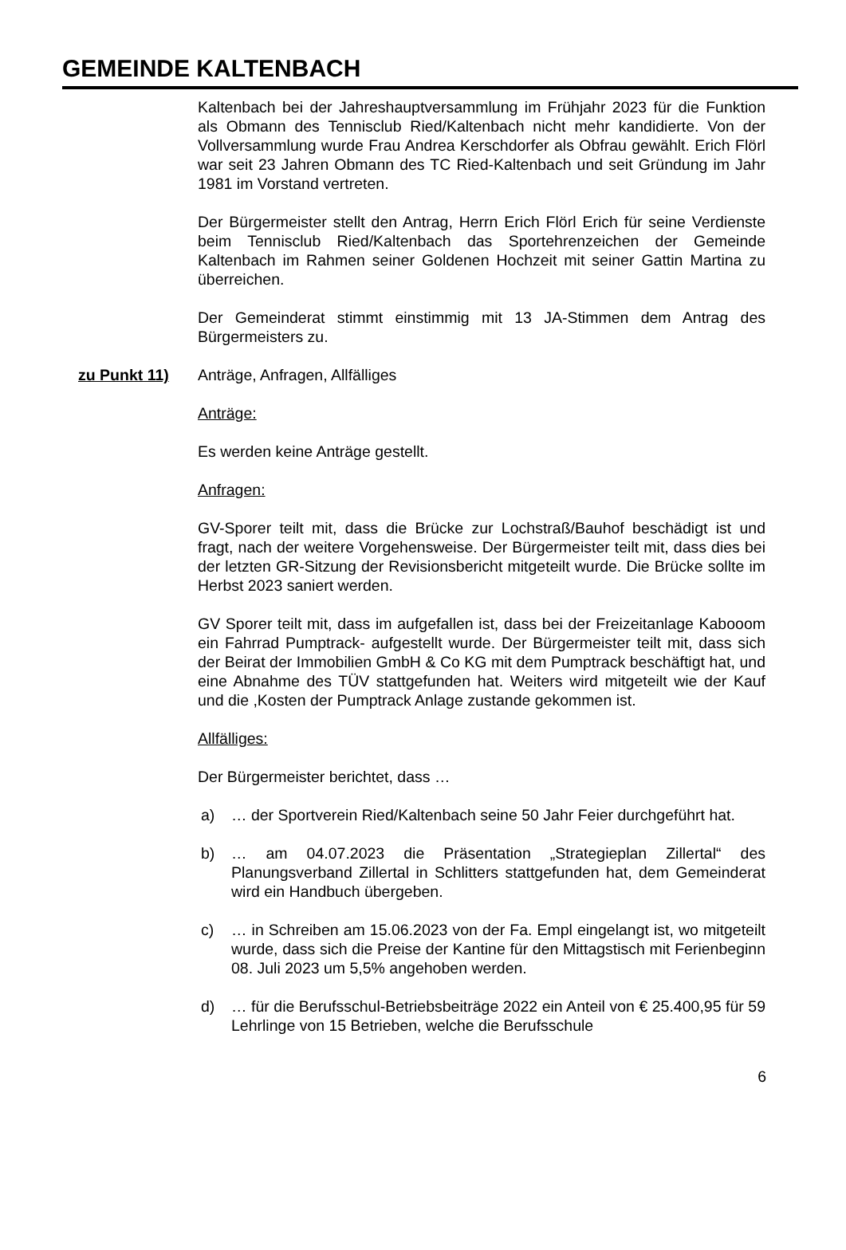GEMEINDE KALTENBACH
Kaltenbach bei der Jahreshauptversammlung im Frühjahr 2023 für die Funktion als Obmann des Tennisclub Ried/Kaltenbach nicht mehr kandidierte. Von der Vollversammlung wurde Frau Andrea Kerschdorfer als Obfrau gewählt. Erich Flörl war seit 23 Jahren Obmann des TC Ried-Kaltenbach und seit Gründung im Jahr 1981 im Vorstand vertreten.
Der Bürgermeister stellt den Antrag, Herrn Erich Flörl Erich für seine Verdienste beim Tennisclub Ried/Kaltenbach das Sportehrenzeichen der Gemeinde Kaltenbach im Rahmen seiner Goldenen Hochzeit mit seiner Gattin Martina zu überreichen.
Der Gemeinderat stimmt einstimmig mit 13 JA-Stimmen dem Antrag des Bürgermeisters zu.
zu Punkt 11) Anträge, Anfragen, Allfälliges
Anträge:
Es werden keine Anträge gestellt.
Anfragen:
GV-Sporer teilt mit, dass die Brücke zur Lochstraß/Bauhof beschädigt ist und fragt, nach der weitere Vorgehensweise. Der Bürgermeister teilt mit, dass dies bei der letzten GR-Sitzung der Revisionsbericht mitgeteilt wurde. Die Brücke sollte im Herbst 2023 saniert werden.
GV Sporer teilt mit, dass im aufgefallen ist, dass bei der Freizeitanlage Kabooom ein Fahrrad Pumptrack- aufgestellt wurde. Der Bürgermeister teilt mit, dass sich der Beirat der Immobilien GmbH & Co KG mit dem Pumptrack beschäftigt hat, und eine Abnahme des TÜV stattgefunden hat. Weiters wird mitgeteilt wie der Kauf und die ,Kosten der Pumptrack Anlage zustande gekommen ist.
Allfälliges:
Der Bürgermeister berichtet, dass …
a) … der Sportverein Ried/Kaltenbach seine 50 Jahr Feier durchgeführt hat.
b) … am 04.07.2023 die Präsentation „Strategieplan Zillertal“ des Planungsverband Zillertal in Schlitters stattgefunden hat, dem Gemeinderat wird ein Handbuch übergeben.
c) … in Schreiben am 15.06.2023 von der Fa. Empl eingelangt ist, wo mitgeteilt wurde, dass sich die Preise der Kantine für den Mittagstisch mit Ferienbeginn 08. Juli 2023 um 5,5% angehoben werden.
d) … für die Berufsschul-Betriebsbeiträge 2022 ein Anteil von € 25.400,95 für 59 Lehrlinge von 15 Betrieben, welche die Berufsschule
6